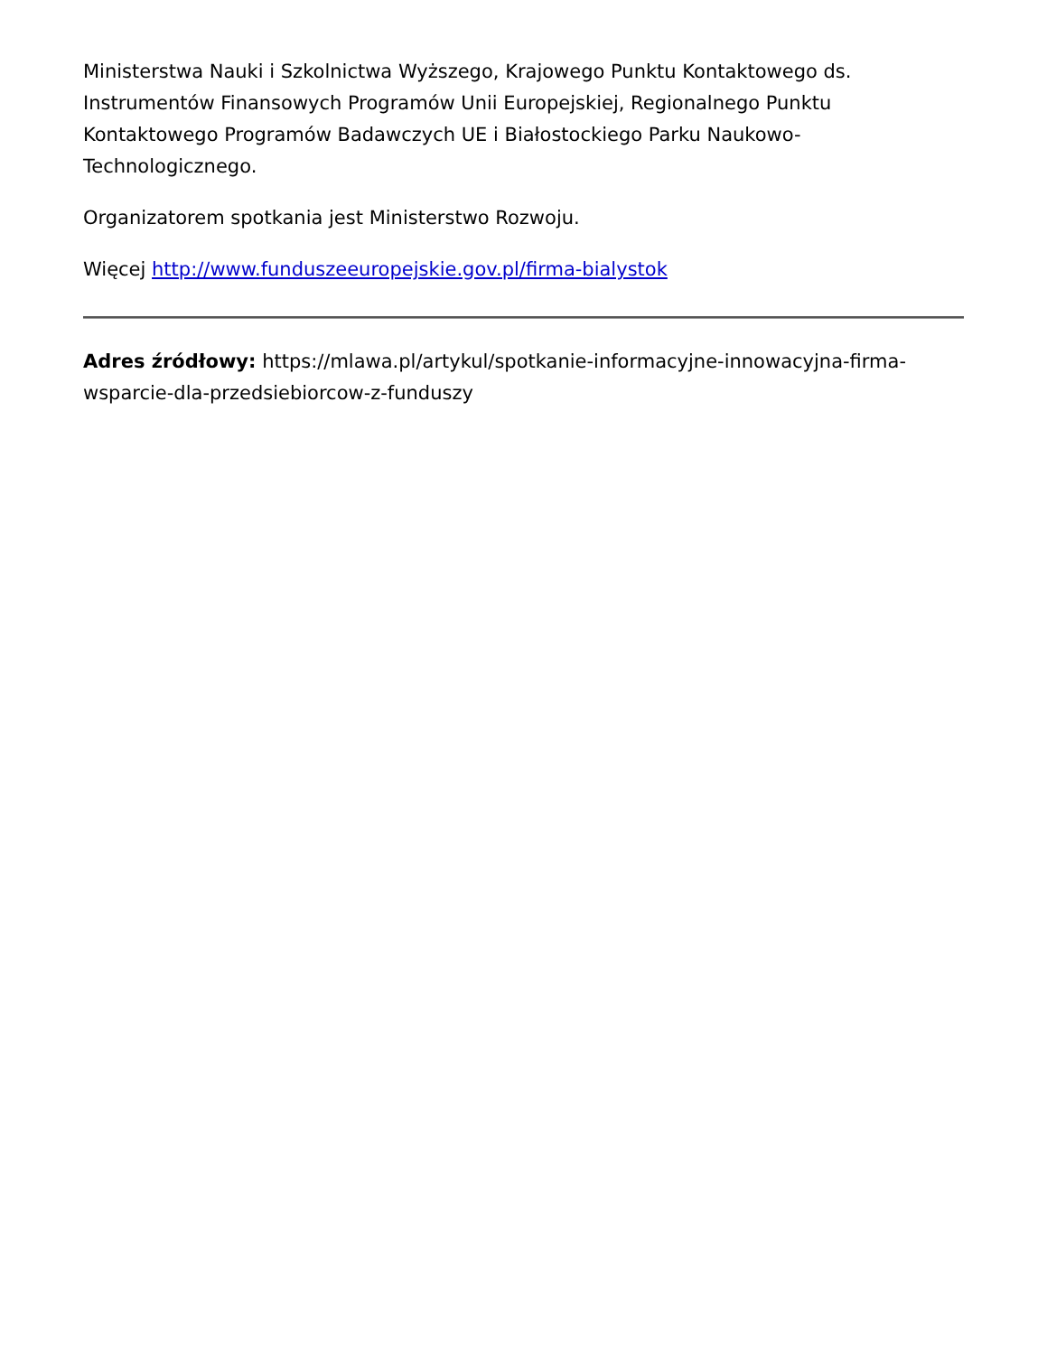Ministerstwa Nauki i Szkolnictwa Wyższego, Krajowego Punktu Kontaktowego ds. Instrumentów Finansowych Programów Unii Europejskiej, Regionalnego Punktu Kontaktowego Programów Badawczych UE i Białostockiego Parku Naukowo-Technologicznego.
Organizatorem spotkania jest Ministerstwo Rozwoju.
Więcej http://www.funduszeeuropejskie.gov.pl/firma-bialystok
Adres źródłowy: https://mlawa.pl/artykul/spotkanie-informacyjne-innowacyjna-firma-wsparcie-dla-przedsiebiorcow-z-funduszy